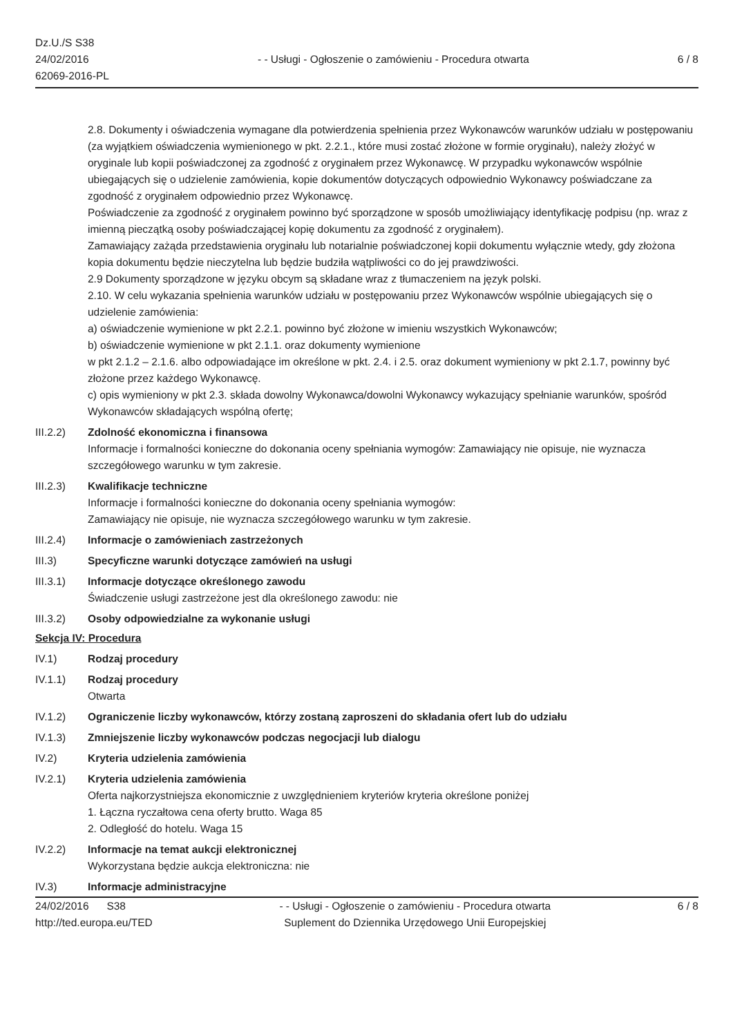Dz.U./S S38
24/02/2016
62069-2016-PL
- - Usługi - Ogłoszenie o zamówieniu - Procedura otwarta
6 / 8
2.8. Dokumenty i oświadczenia wymagane dla potwierdzenia spełnienia przez Wykonawców warunków udziału w postępowaniu (za wyjątkiem oświadczenia wymienionego w pkt. 2.2.1., które musi zostać złożone w formie oryginału), należy złożyć w oryginale lub kopii poświadczonej za zgodność z oryginałem przez Wykonawcę. W przypadku wykonawców wspólnie ubiegających się o udzielenie zamówienia, kopie dokumentów dotyczących odpowiednio Wykonawcy poświadczane za zgodność z oryginałem odpowiednio przez Wykonawcę.
Poświadczenie za zgodność z oryginałem powinno być sporządzone w sposób umożliwiający identyfikację podpisu (np. wraz z imienną pieczątką osoby poświadczającej kopię dokumentu za zgodność z oryginałem).
Zamawiający zażąda przedstawienia oryginału lub notarialnie poświadczonej kopii dokumentu wyłącznie wtedy, gdy złożona kopia dokumentu będzie nieczytelna lub będzie budziła wątpliwości co do jej prawdziwości.
2.9 Dokumenty sporządzone w języku obcym są składane wraz z tłumaczeniem na język polski.
2.10. W celu wykazania spełnienia warunków udziału w postępowaniu przez Wykonawców wspólnie ubiegających się o udzielenie zamówienia:
a) oświadczenie wymienione w pkt 2.2.1. powinno być złożone w imieniu wszystkich Wykonawców;
b) oświadczenie wymienione w pkt 2.1.1. oraz dokumenty wymienione
w pkt 2.1.2 – 2.1.6. albo odpowiadające im określone w pkt. 2.4. i 2.5. oraz dokument wymieniony w pkt 2.1.7, powinny być złożone przez każdego Wykonawcę.
c) opis wymieniony w pkt 2.3. składa dowolny Wykonawca/dowolni Wykonawcy wykazujący spełnianie warunków, spośród Wykonawców składających wspólną ofertę;
III.2.2) Zdolność ekonomiczna i finansowa
Informacje i formalności konieczne do dokonania oceny spełniania wymogów: Zamawiający nie opisuje, nie wyznacza szczegółowego warunku w tym zakresie.
III.2.3) Kwalifikacje techniczne
Informacje i formalności konieczne do dokonania oceny spełniania wymogów:
Zamawiający nie opisuje, nie wyznacza szczegółowego warunku w tym zakresie.
III.2.4) Informacje o zamówieniach zastrzeżonych
III.3) Specyficzne warunki dotyczące zamówień na usługi
III.3.1) Informacje dotyczące określonego zawodu
Świadczenie usługi zastrzeżone jest dla określonego zawodu: nie
III.3.2) Osoby odpowiedzialne za wykonanie usługi
Sekcja IV: Procedura
IV.1) Rodzaj procedury
IV.1.1) Rodzaj procedury
Otwarta
IV.1.2) Ograniczenie liczby wykonawców, którzy zostaną zaproszeni do składania ofert lub do udziału
IV.1.3) Zmniejszenie liczby wykonawców podczas negocjacji lub dialogu
IV.2) Kryteria udzielenia zamówienia
IV.2.1) Kryteria udzielenia zamówienia
Oferta najkorzystniejsza ekonomicznie z uwzględnieniem kryteriów kryteria określone poniżej
1. Łączna ryczałtowa cena oferty brutto. Waga 85
2. Odległość do hotelu. Waga 15
IV.2.2) Informacje na temat aukcji elektronicznej
Wykorzystana będzie aukcja elektroniczna: nie
IV.3) Informacje administracyjne
24/02/2016 S38
http://ted.europa.eu/TED
- - Usługi - Ogłoszenie o zamówieniu - Procedura otwarta
Suplement do Dziennika Urzędowego Unii Europejskiej
6 / 8